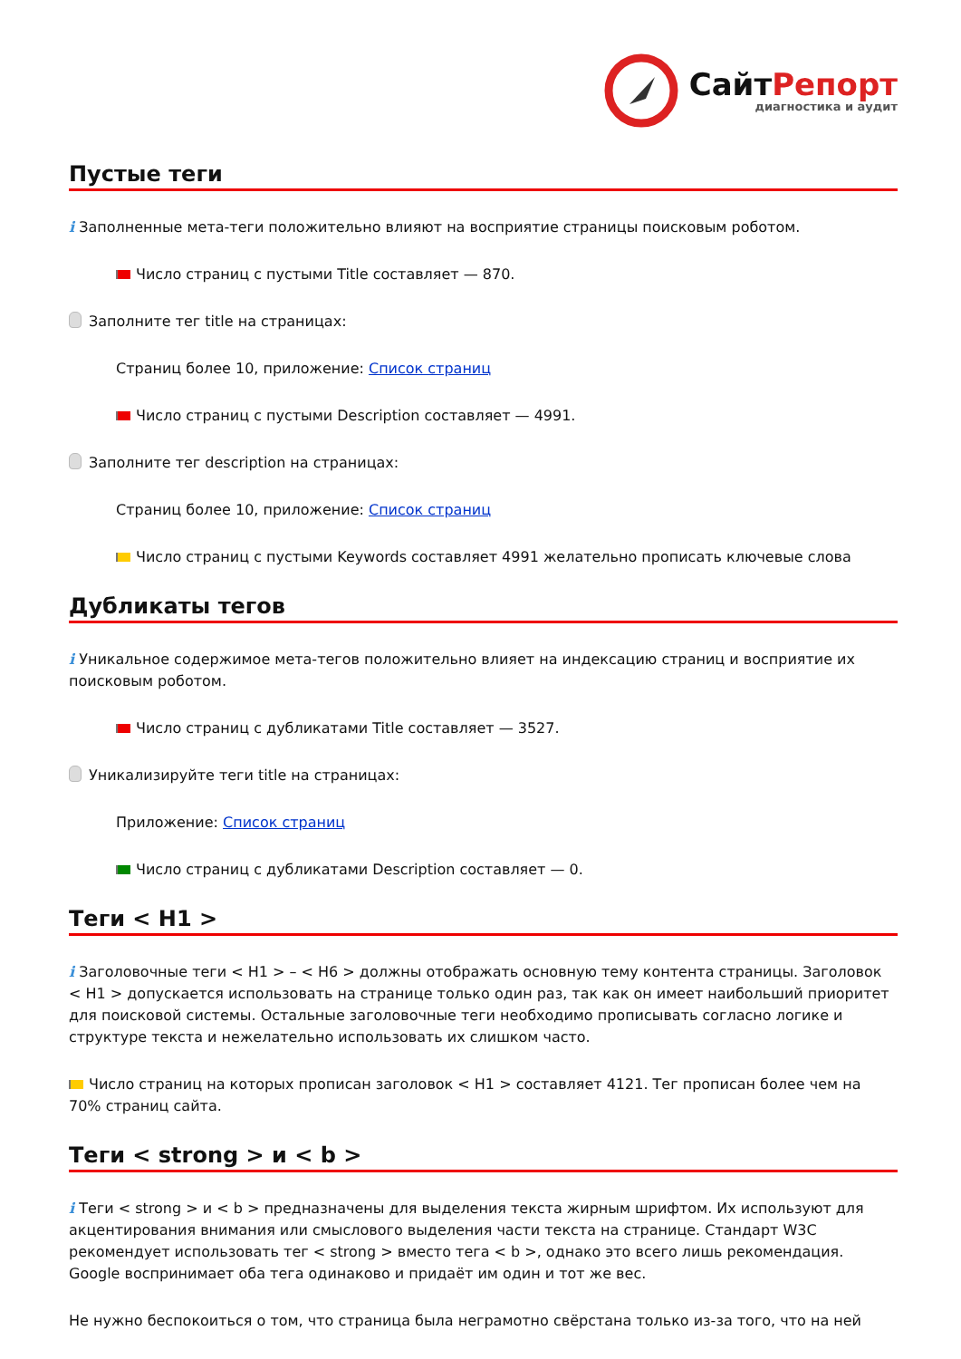СайтРепорт
диагностика и аудит
Пустые теги
i Заполненные мета-теги положительно влияют на восприятие страницы поисковым роботом.
Число страниц с пустыми Title составляет — 870.
Заполните тег title на страницах:
Страниц более 10, приложение: Список страниц
Число страниц с пустыми Description составляет — 4991.
Заполните тег description на страницах:
Страниц более 10, приложение: Список страниц
Число страниц с пустыми Keywords составляет 4991 желательно прописать ключевые слова
Дубликаты тегов
i Уникальное содержимое мета-тегов положительно влияет на индексацию страниц и восприятие их поисковым роботом.
Число страниц с дубликатами Title составляет — 3527.
Уникализируйте теги title на страницах:
Приложение: Список страниц
Число страниц с дубликатами Description составляет — 0.
Теги < H1 >
i Заголовочные теги < H1 > – < H6 > должны отображать основную тему контента страницы. Заголовок < H1 > допускается использовать на странице только один раз, так как он имеет наибольший приоритет для поисковой системы. Остальные заголовочные теги необходимо прописывать согласно логике и структуре текста и нежелательно использовать их слишком часто.
Число страниц на которых прописан заголовок < H1 > составляет 4121. Тег прописан более чем на 70% страниц сайта.
Теги < strong > и < b >
i Теги < strong > и < b > предназначены для выделения текста жирным шрифтом. Их используют для акцентирования внимания или смыслового выделения части текста на странице. Стандарт W3C рекомендует использовать тег < strong > вместо тега < b >, однако это всего лишь рекомендация. Google воспринимает оба тега одинаково и придаёт им один и тот же вес.
Не нужно беспокоиться о том, что страница была неграмотно свёрстана только из-за того, что на ней